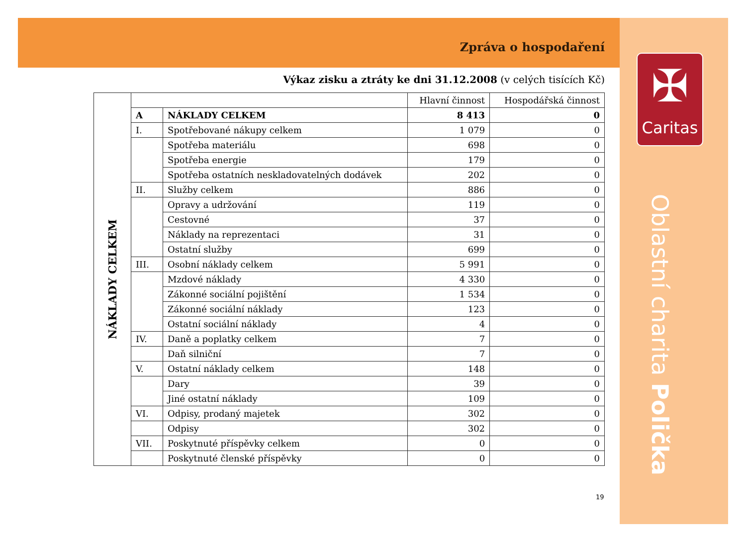Zpráva o hospodaření
Výkaz zisku a ztráty ke dni 31.12.2008 (v celých tisících Kč)
| NÁKLADY CELKEM | | | Hlavní činnost | Hospodářská činnost |
| | A | NÁKLADY CELKEM | 8 413 | 0 |
| | I. | Spotřebované nákupy celkem | 1 079 | 0 |
| | | Spotřeba materiálu | 698 | 0 |
| | | Spotřeba energie | 179 | 0 |
| | | Spotřeba ostatních neskladovatelných dodávek | 202 | 0 |
| | II. | Služby celkem | 886 | 0 |
| | | Opravy a udržování | 119 | 0 |
| | | Cestovné | 37 | 0 |
| | | Náklady na reprezentaci | 31 | 0 |
| | | Ostatní služby | 699 | 0 |
| | III. | Osobní náklady celkem | 5 991 | 0 |
| | | Mzdové náklady | 4 330 | 0 |
| | | Zákonné sociální pojištění | 1 534 | 0 |
| | | Zákonné sociální náklady | 123 | 0 |
| | | Ostatní sociální náklady | 4 | 0 |
| | IV. | Daně a poplatky celkem | 7 | 0 |
| | | Daň silniční | 7 | 0 |
| | V. | Ostatní náklady celkem | 148 | 0 |
| | | Dary | 39 | 0 |
| | | Jiné ostatní náklady | 109 | 0 |
| | VI. | Odpisy, prodaný majetek | 302 | 0 |
| | | Odpisy | 302 | 0 |
| | VII. | Poskytnuté příspěvky celkem | 0 | 0 |
| | | Poskytnuté členské příspěvky | 0 | 0 |
19
✠
Caritas
Oblastní charita Polička